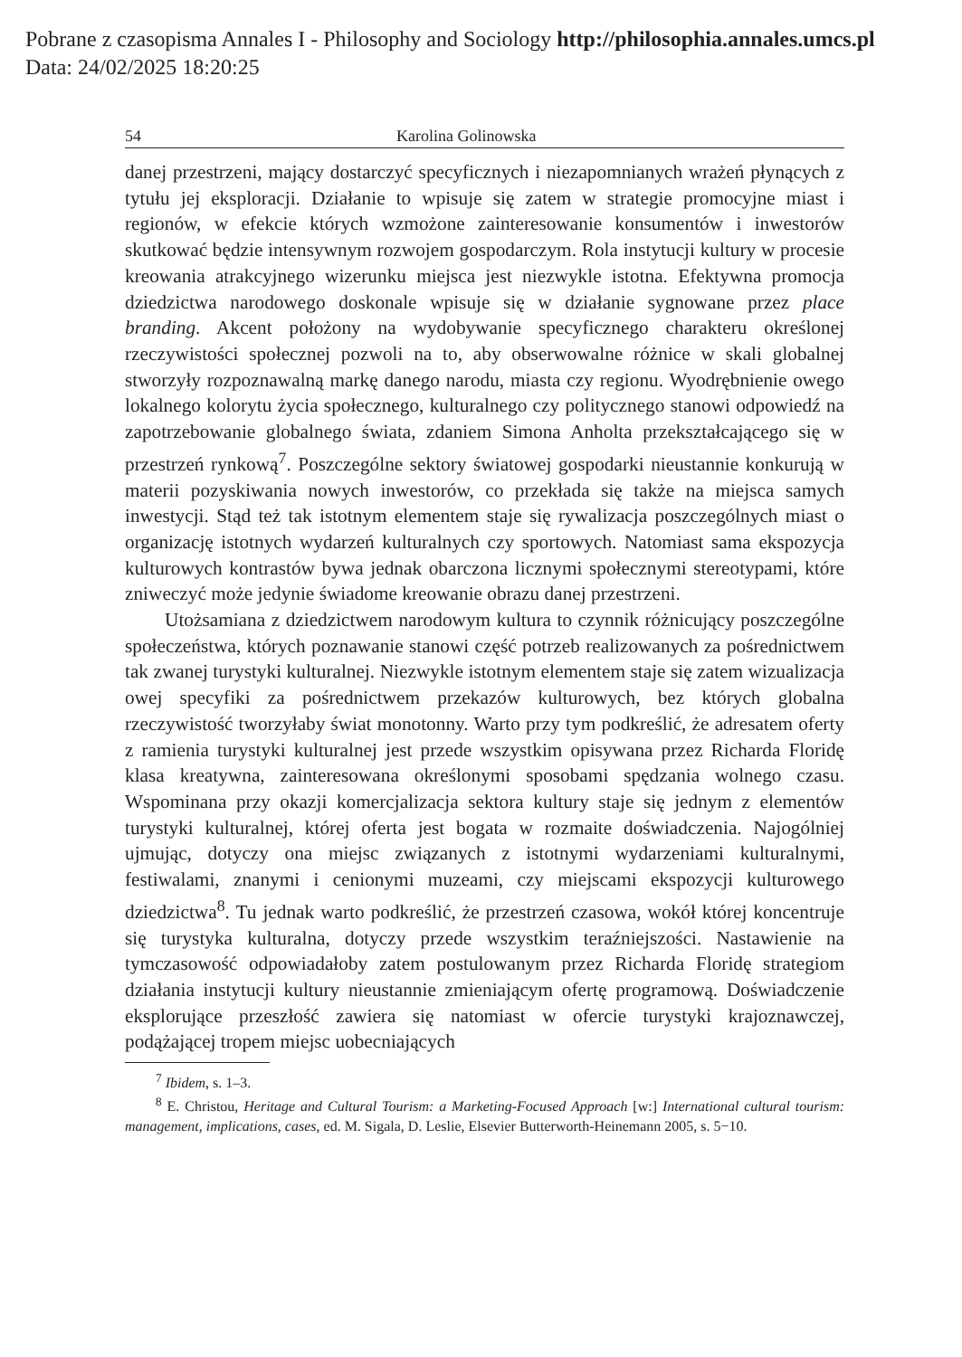Pobrane z czasopisma Annales I - Philosophy and Sociology http://philosophia.annales.umcs.pl
Data: 24/02/2025 18:20:25
54 Karolina Golinowska
danej przestrzeni, mający dostarczyć specyficznych i niezapomnianych wrażeń płynących z tytułu jej eksploracji. Działanie to wpisuje się zatem w strategie promocyjne miast i regionów, w efekcie których wzmożone zainteresowanie konsumentów i inwestorów skutkować będzie intensywnym rozwojem gospodarczym. Rola instytucji kultury w procesie kreowania atrakcyjnego wizerunku miejsca jest niezwykle istotna. Efektywna promocja dziedzictwa narodowego doskonale wpisuje się w działanie sygnowane przez place branding. Akcent położony na wydobywanie specyficznego charakteru określonej rzeczywistości społecznej pozwoli na to, aby obserwowalne różnice w skali globalnej stworzyły rozpoznawalną markę danego narodu, miasta czy regionu. Wyodrębnienie owego lokalnego kolorytu życia społecznego, kulturalnego czy politycznego stanowi odpowiedź na zapotrzebowanie globalnego świata, zdaniem Simona Anholta przekształcającego się w przestrzeń rynkową<sup>7</sup>. Poszczególne sektory światowej gospodarki nieustannie konkurują w materii pozyskiwania nowych inwestorów, co przekłada się także na miejsca samych inwestycji. Stąd też tak istotnym elementem staje się rywalizacja poszczególnych miast o organizację istotnych wydarzeń kulturalnych czy sportowych. Natomiast sama ekspozycja kulturowych kontrastów bywa jednak obarczona licznymi społecznymi stereotypami, które zniweczyć może jedynie świadome kreowanie obrazu danej przestrzeni.
Utożsamiana z dziedzictwem narodowym kultura to czynnik różnicujący poszczególne społeczeństwa, których poznawanie stanowi część potrzeb realizowanych za pośrednictwem tak zwanej turystyki kulturalnej. Niezwykle istotnym elementem staje się zatem wizualizacja owej specyfiki za pośrednictwem przekazów kulturowych, bez których globalna rzeczywistość tworzyłaby świat monotonny. Warto przy tym podkreślić, że adresatem oferty z ramienia turystyki kulturalnej jest przede wszystkim opisywana przez Richarda Floridę klasa kreatywna, zainteresowana określonymi sposobami spędzania wolnego czasu. Wspominana przy okazji komercjalizacja sektora kultury staje się jednym z elementów turystyki kulturalnej, której oferta jest bogata w rozmaite doświadczenia. Najogólniej ujmując, dotyczy ona miejsc związanych z istotnymi wydarzeniami kulturalnymi, festiwalami, znanymi i cenionymi muzeami, czy miejscami ekspozycji kulturowego dziedzictwa<sup>8</sup>. Tu jednak warto podkreślić, że przestrzeń czasowa, wokół której koncentruje się turystyka kulturalna, dotyczy przede wszystkim teraźniejszości. Nastawienie na tymczasowość odpowiadałoby zatem postulowanym przez Richarda Floridę strategiom działania instytucji kultury nieustannie zmieniającym ofertę programową. Doświadczenie eksplorujące przeszłość zawiera się natomiast w ofercie turystyki krajoznawczej, podążającej tropem miejsc uobecniających
<sup>7</sup> Ibidem, s. 1–3.
<sup>8</sup> E. Christou, Heritage and Cultural Tourism: a Marketing-Focused Approach [w:] International cultural tourism: management, implications, cases, ed. M. Sigala, D. Leslie, Elsevier Butterworth-Heinemann 2005, s. 5−10.